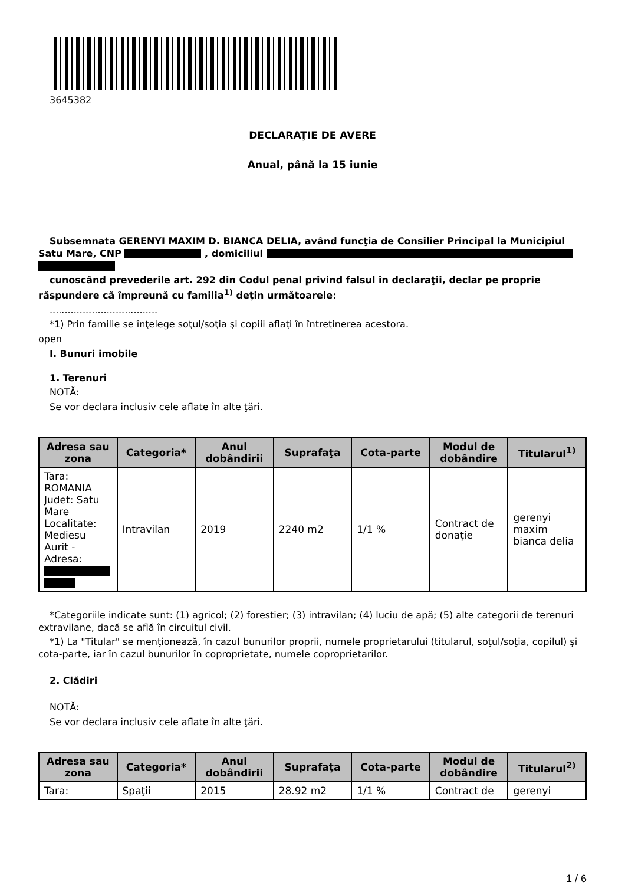3645382
DECLARAŢIE DE AVERE
Anual, până la 15 iunie
Subsemnata GERENYI MAXIM D. BIANCA DELIA, având funcţia de Consilier Principal la Municipiul Satu Mare, CNP , domiciliul
cunoscând prevederile art. 292 din Codul penal privind falsul în declaraţii, declar pe proprie răspundere că împreună cu familia<sup>1)</sup> deţin următoarele:
....................................
*1) Prin familie se înţelege soţul/soţia şi copiii aflaţi în întreţinerea acestora.
open
I. Bunuri imobile
1. Terenuri
NOTĂ:
Se vor declara inclusiv cele aflate în alte ţări.
| Adresa sau zona | Categoria* | Anul dobândirii | Suprafaţa | Cota-parte | Modul de dobândire | Titularul<sup>1)</sup> |
| --- | --- | --- | --- | --- | --- | --- |
| Tara: ROMANIA Judet: Satu Mare Localitate: Mediesu Aurit - Adresa: | Intravilan | 2019 | 2240 m2 | 1/1 % | Contract de donaţie | gerenyi maxim bianca delia |
*Categoriile indicate sunt: (1) agricol; (2) forestier; (3) intravilan; (4) luciu de apă; (5) alte categorii de terenuri extravilane, dacă se află în circuitul civil.
*1) La "Titular" se menţionează, în cazul bunurilor proprii, numele proprietarului (titularul, soţul/soţia, copilul) și cota-parte, iar în cazul bunurilor în coproprietate, numele coproprietarilor.
2. Clădiri
NOTĂ:
Se vor declara inclusiv cele aflate în alte ţări.
| Adresa sau zona | Categoria* | Anul dobândirii | Suprafaţa | Cota-parte | Modul de dobândire | Titularul<sup>2)</sup> |
| --- | --- | --- | --- | --- | --- | --- |
| Tara: | Spaţii | 2015 | 28.92 m2 | 1/1 % | Contract de | gerenyi |
1 / 6